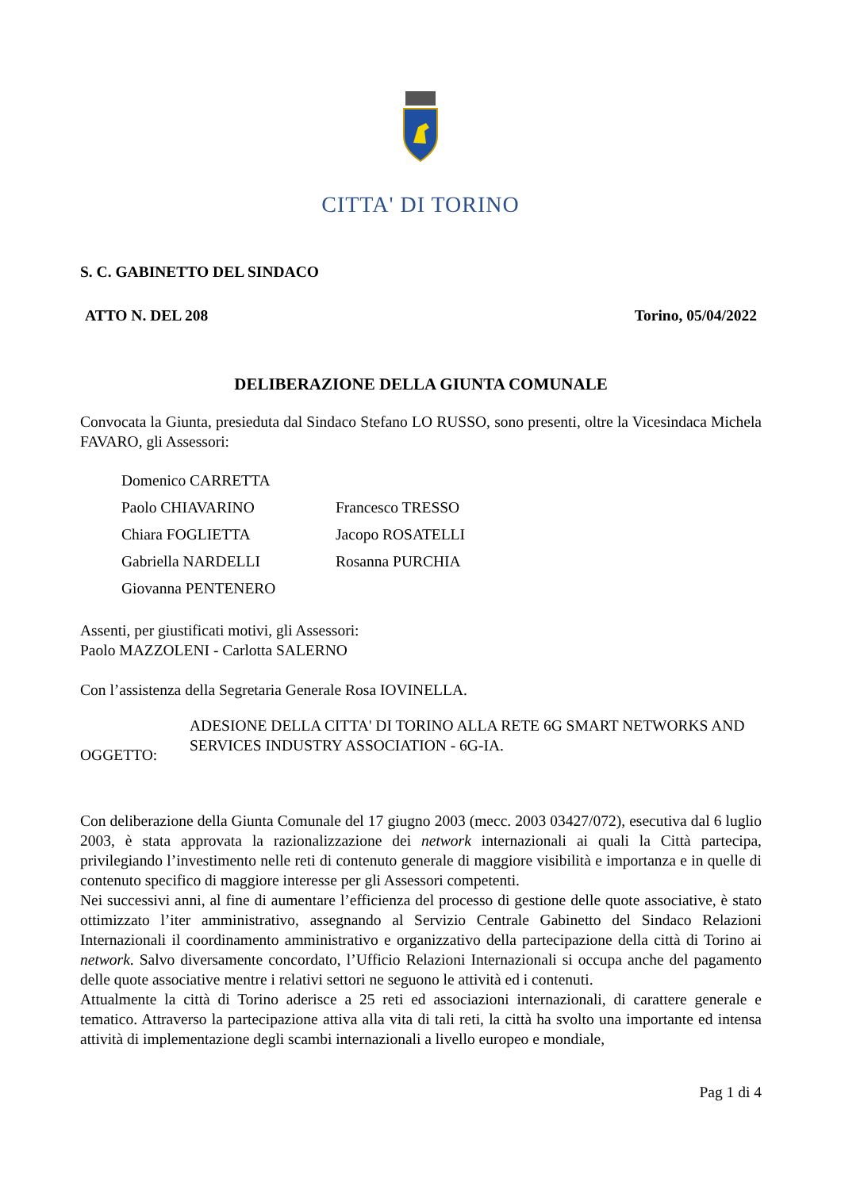CITTA' DI TORINO
S. C. GABINETTO DEL SINDACO
ATTO N. DEL 208 Torino, 05/04/2022
DELIBERAZIONE DELLA GIUNTA COMUNALE
Convocata la Giunta, presieduta dal Sindaco Stefano LO RUSSO, sono presenti, oltre la Vicesindaca Michela FAVARO, gli Assessori:
Domenico CARRETTA Paolo CHIAVARINO Francesco TRESSO Chiara FOGLIETTA Jacopo ROSATELLI Gabriella NARDELLI Rosanna PURCHIA Giovanna PENTENERO
Assenti, per giustificati motivi, gli Assessori:
Paolo MAZZOLENI - Carlotta SALERNO
Con l’assistenza della Segretaria Generale Rosa IOVINELLA.
OGGETTO:
ADESIONE DELLA CITTA' DI TORINO ALLA RETE 6G SMART NETWORKS AND SERVICES INDUSTRY ASSOCIATION - 6G-IA.
Con deliberazione della Giunta Comunale del 17 giugno 2003 (mecc. 2003 03427/072), esecutiva dal 6 luglio 2003, è stata approvata la razionalizzazione dei network internazionali ai quali la Città partecipa, privilegiando l’investimento nelle reti di contenuto generale di maggiore visibilità e importanza e in quelle di contenuto specifico di maggiore interesse per gli Assessori competenti.
Nei successivi anni, al fine di aumentare l’efficienza del processo di gestione delle quote associative, è stato ottimizzato l’iter amministrativo, assegnando al Servizio Centrale Gabinetto del Sindaco Relazioni Internazionali il coordinamento amministrativo e organizzativo della partecipazione della città di Torino ai network. Salvo diversamente concordato, l’Ufficio Relazioni Internazionali si occupa anche del pagamento delle quote associative mentre i relativi settori ne seguono le attività ed i contenuti.
Attualmente la città di Torino aderisce a 25 reti ed associazioni internazionali, di carattere generale e tematico. Attraverso la partecipazione attiva alla vita di tali reti, la città ha svolto una importante ed intensa attività di implementazione degli scambi internazionali a livello europeo e mondiale,
Pag 1 di 4